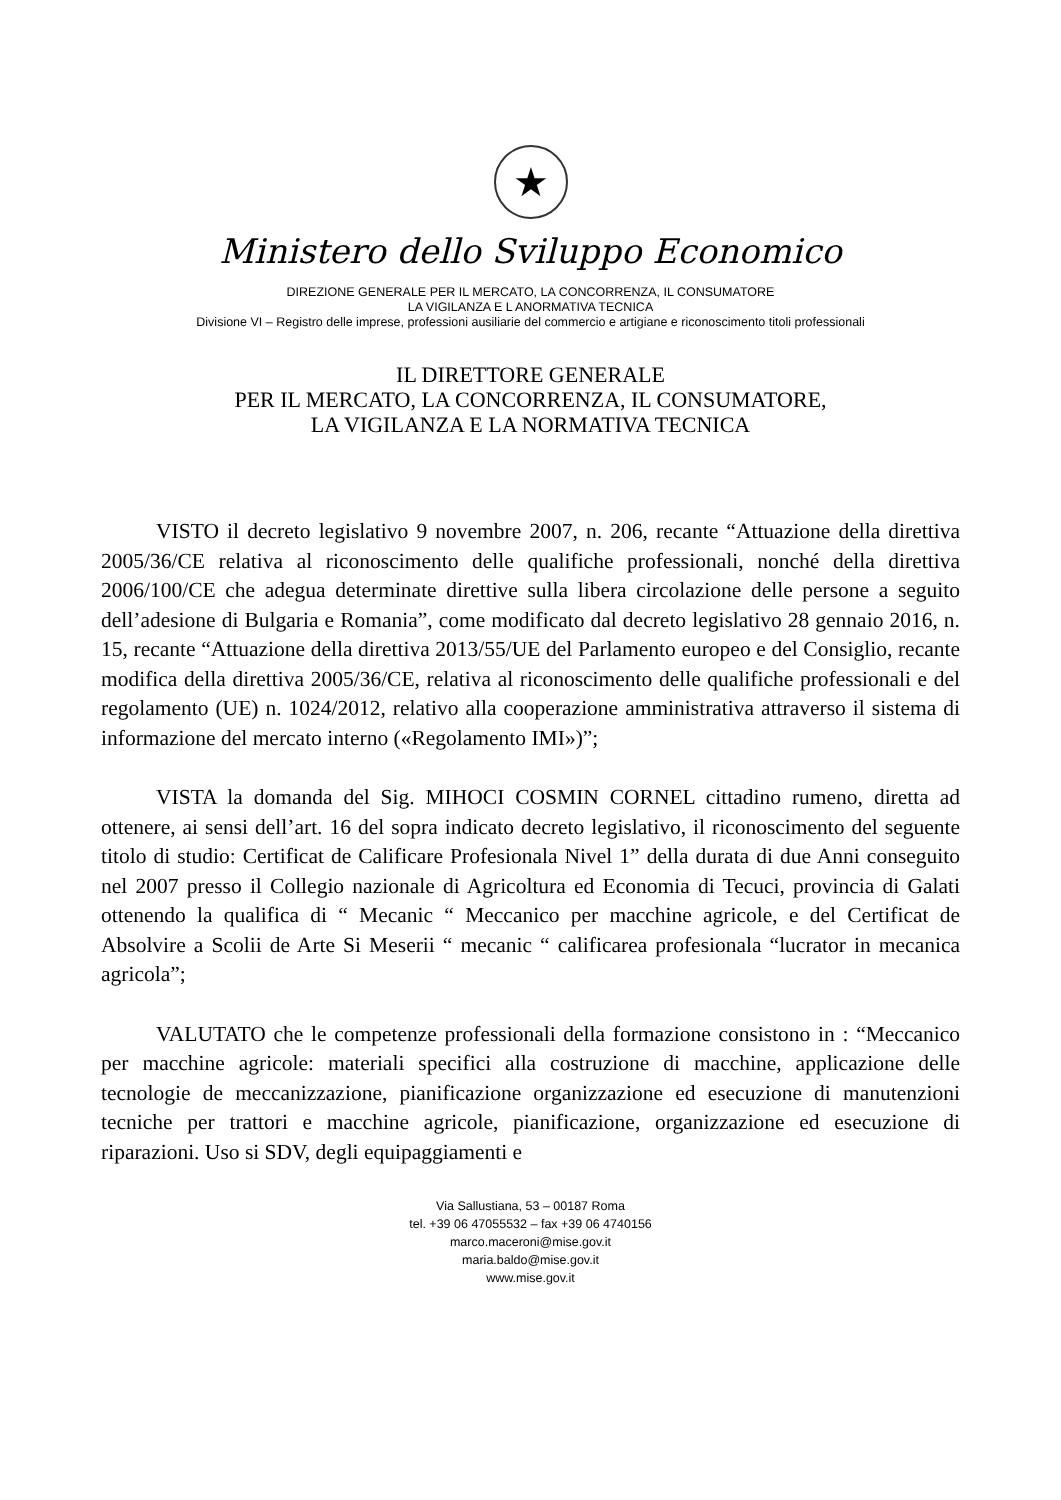★
Ministero dello Sviluppo Economico
DIREZIONE GENERALE PER IL MERCATO, LA CONCORRENZA, IL CONSUMATORE
LA VIGILANZA E L ANORMATIVA TECNICA
Divisione VI – Registro delle imprese, professioni ausiliarie del commercio e artigiane e riconoscimento titoli professionali
IL DIRETTORE GENERALE
PER IL MERCATO, LA CONCORRENZA, IL CONSUMATORE,
LA VIGILANZA E LA NORMATIVA TECNICA
VISTO il decreto legislativo 9 novembre 2007, n. 206, recante “Attuazione della direttiva 2005/36/CE relativa al riconoscimento delle qualifiche professionali, nonché della direttiva 2006/100/CE che adegua determinate direttive sulla libera circolazione delle persone a seguito dell’adesione di Bulgaria e Romania”, come modificato dal decreto legislativo 28 gennaio 2016, n. 15, recante “Attuazione della direttiva 2013/55/UE del Parlamento europeo e del Consiglio, recante modifica della direttiva 2005/36/CE, relativa al riconoscimento delle qualifiche professionali e del regolamento (UE) n. 1024/2012, relativo alla cooperazione amministrativa attraverso il sistema di informazione del mercato interno («Regolamento IMI»)”;
VISTA la domanda del Sig. MIHOCI COSMIN CORNEL cittadino rumeno, diretta ad ottenere, ai sensi dell’art. 16 del sopra indicato decreto legislativo, il riconoscimento del seguente titolo di studio: Certificat de Calificare Profesionala Nivel 1” della durata di due Anni conseguito nel 2007 presso il Collegio nazionale di Agricoltura ed Economia di Tecuci, provincia di Galati ottenendo la qualifica di “ Mecanic “ Meccanico per macchine agricole, e del Certificat de Absolvire a Scolii de Arte Si Meserii “ mecanic “ calificarea profesionala “lucrator in mecanica agricola”;
VALUTATO che le competenze professionali della formazione consistono in : “Meccanico per macchine agricole: materiali specifici alla costruzione di macchine, applicazione delle tecnologie de meccanizzazione, pianificazione organizzazione ed esecuzione di manutenzioni tecniche per trattori e macchine agricole, pianificazione, organizzazione ed esecuzione di riparazioni. Uso si SDV, degli equipaggiamenti e
Via Sallustiana, 53 – 00187 Roma
tel. +39 06 47055532 – fax +39 06 4740156
marco.maceroni@mise.gov.it
maria.baldo@mise.gov.it
www.mise.gov.it